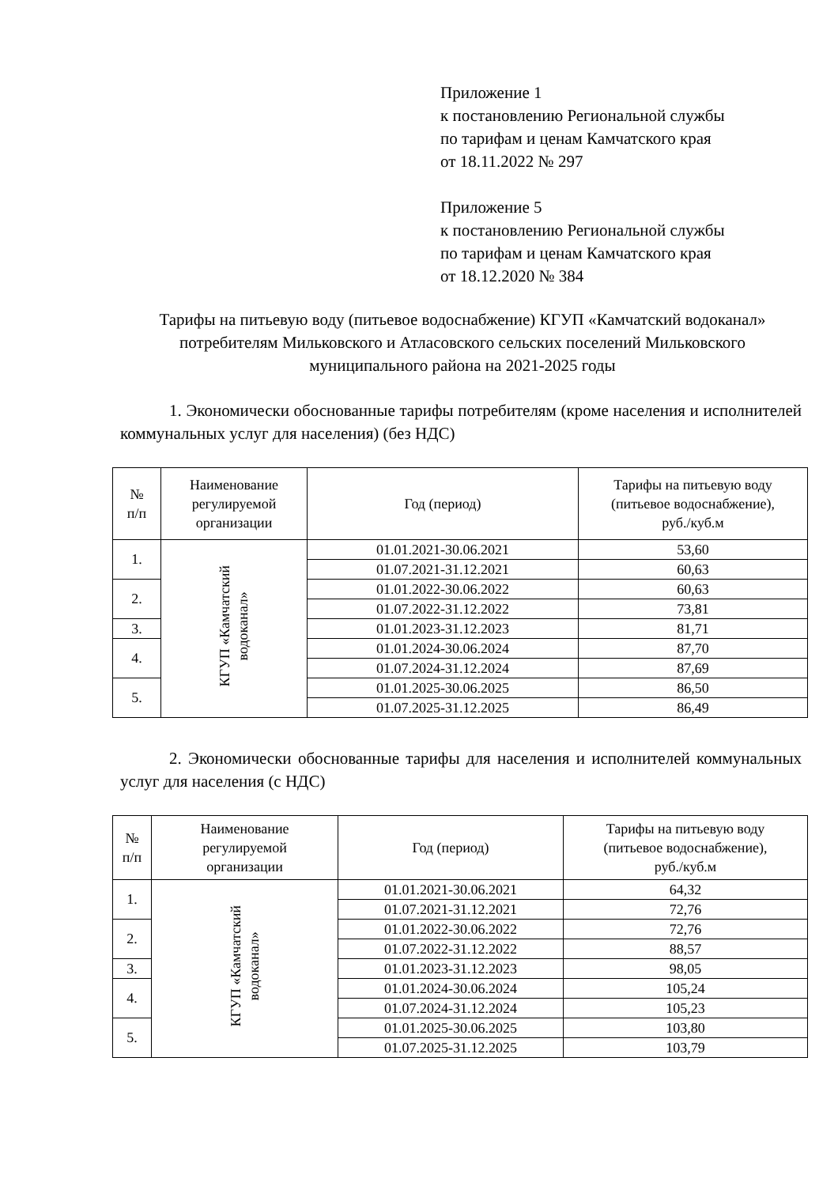Приложение 1
к постановлению Региональной службы
по тарифам и ценам Камчатского края
от 18.11.2022 № 297
Приложение 5
к постановлению Региональной службы
по тарифам и ценам Камчатского края
от 18.12.2020 № 384
Тарифы на питьевую воду (питьевое водоснабжение) КГУП «Камчатский водоканал» потребителям Мильковского и Атласовского сельских поселений Мильковского муниципального района на 2021-2025 годы
1. Экономически обоснованные тарифы потребителям (кроме населения и исполнителей коммунальных услуг для населения) (без НДС)
| № п/п | Наименование регулируемой организации | Год (период) | Тарифы на питьевую воду (питьевое водоснабжение), руб./куб.м |
| --- | --- | --- | --- |
| 1. | КГУП «Камчатский водоканал» | 01.01.2021-30.06.2021 | 53,60 |
| | | 01.07.2021-31.12.2021 | 60,63 |
| 2. | | 01.01.2022-30.06.2022 | 60,63 |
| | | 01.07.2022-31.12.2022 | 73,81 |
| 3. | | 01.01.2023-31.12.2023 | 81,71 |
| 4. | | 01.01.2024-30.06.2024 | 87,70 |
| | | 01.07.2024-31.12.2024 | 87,69 |
| 5. | | 01.01.2025-30.06.2025 | 86,50 |
| | | 01.07.2025-31.12.2025 | 86,49 |
2. Экономически обоснованные тарифы для населения и исполнителей коммунальных услуг для населения (с НДС)
| № п/п | Наименование регулируемой организации | Год (период) | Тарифы на питьевую воду (питьевое водоснабжение), руб./куб.м |
| --- | --- | --- | --- |
| 1. | КГУП «Камчатский водоканал» | 01.01.2021-30.06.2021 | 64,32 |
| | | 01.07.2021-31.12.2021 | 72,76 |
| 2. | | 01.01.2022-30.06.2022 | 72,76 |
| | | 01.07.2022-31.12.2022 | 88,57 |
| 3. | | 01.01.2023-31.12.2023 | 98,05 |
| 4. | | 01.01.2024-30.06.2024 | 105,24 |
| | | 01.07.2024-31.12.2024 | 105,23 |
| 5. | | 01.01.2025-30.06.2025 | 103,80 |
| | | 01.07.2025-31.12.2025 | 103,79 |